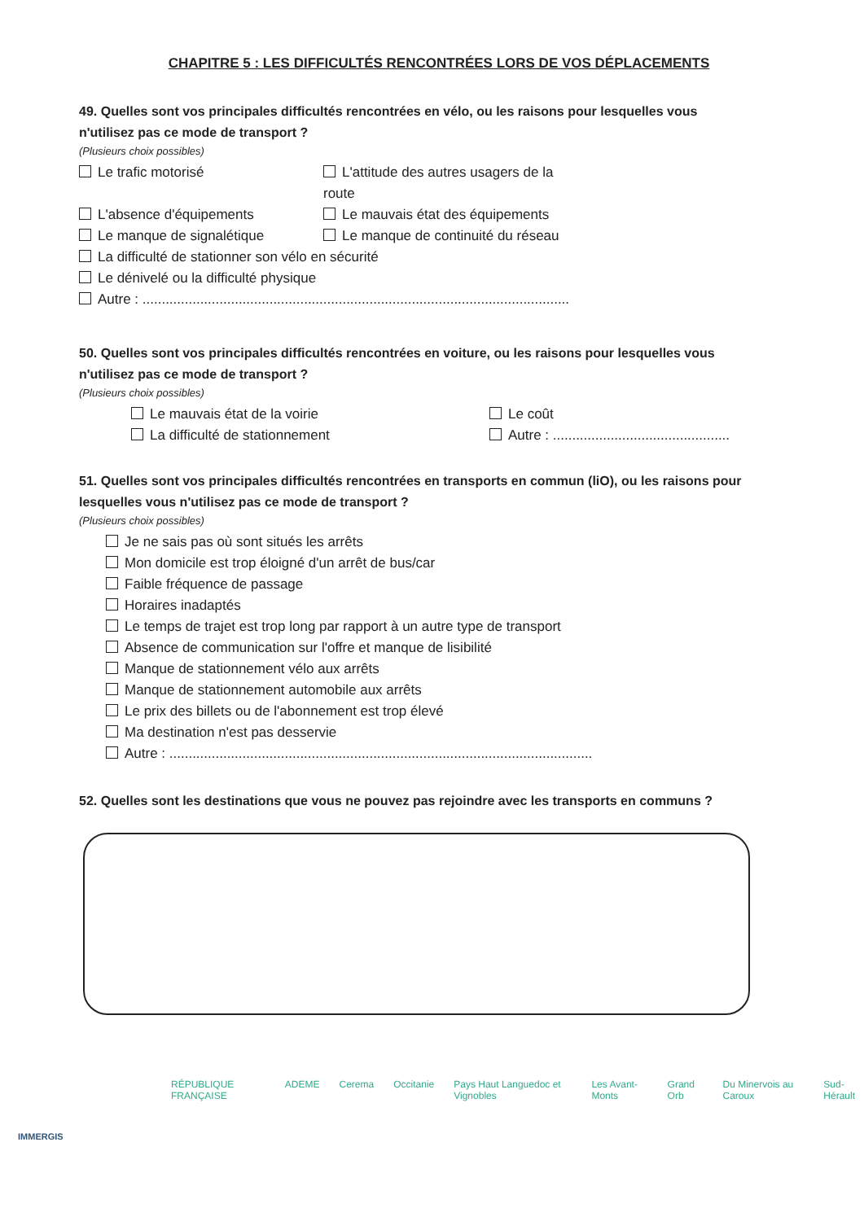CHAPITRE 5 : LES DIFFICULTÉS RENCONTRÉES LORS DE VOS DÉPLACEMENTS
49. Quelles sont vos principales difficultés rencontrées en vélo, ou les raisons pour lesquelles vous n'utilisez pas ce mode de transport ?
(Plusieurs choix possibles)
Le trafic motorisé L'attitude des autres usagers de la route
L'absence d'équipements Le mauvais état des équipements
Le manque de signalétique Le manque de continuité du réseau
La difficulté de stationner son vélo en sécurité
Le dénivelé ou la difficulté physique
Autre : ...............................................................................................................
50. Quelles sont vos principales difficultés rencontrées en voiture, ou les raisons pour lesquelles vous n'utilisez pas ce mode de transport ?
(Plusieurs choix possibles)
Le mauvais état de la voirie Le coût
La difficulté de stationnement Autre : ..............................................
51. Quelles sont vos principales difficultés rencontrées en transports en commun (liO), ou les raisons pour lesquelles vous n'utilisez pas ce mode de transport ?
(Plusieurs choix possibles)
Je ne sais pas où sont situés les arrêts
Mon domicile est trop éloigné d'un arrêt de bus/car
Faible fréquence de passage
Horaires inadaptés
Le temps de trajet est trop long par rapport à un autre type de transport
Absence de communication sur l'offre et manque de lisibilité
Manque de stationnement vélo aux arrêts
Manque de stationnement automobile aux arrêts
Le prix des billets ou de l'abonnement est trop élevé
Ma destination n'est pas desservie
Autre : ..............................................................................................................
52. Quelles sont les destinations que vous ne pouvez pas rejoindre avec les transports en communs ?
RÉPUBLIQUE FRANÇAISE ADEME Cerema Occitanie Pays Haut Languedoc et Vignobles Les Avant-Monts Grand Orb Du Minervois au Caroux Sud-Hérault
IMMERGIS